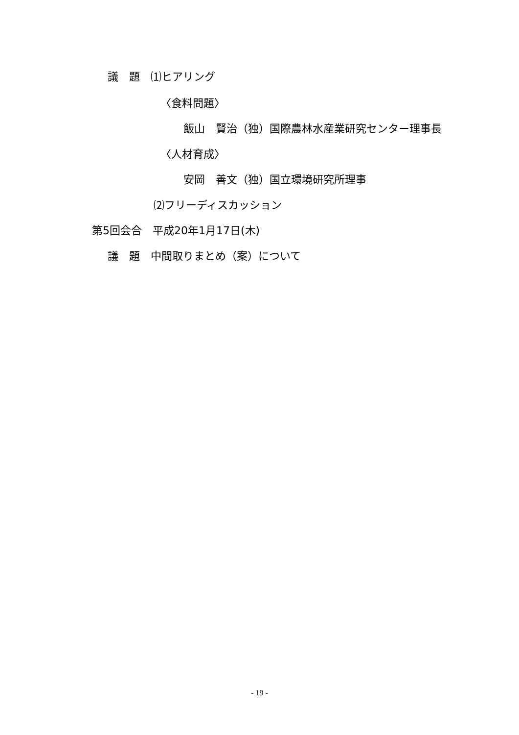議　題　⑴ヒアリング
〈食料問題〉
飯山　賢治（独）国際農林水産業研究センター理事長
〈人材育成〉
安岡　善文（独）国立環境研究所理事
⑵フリーディスカッション
第5回会合　平成20年1月17日(木)
議　題　中間取りまとめ（案）について
- 19 -